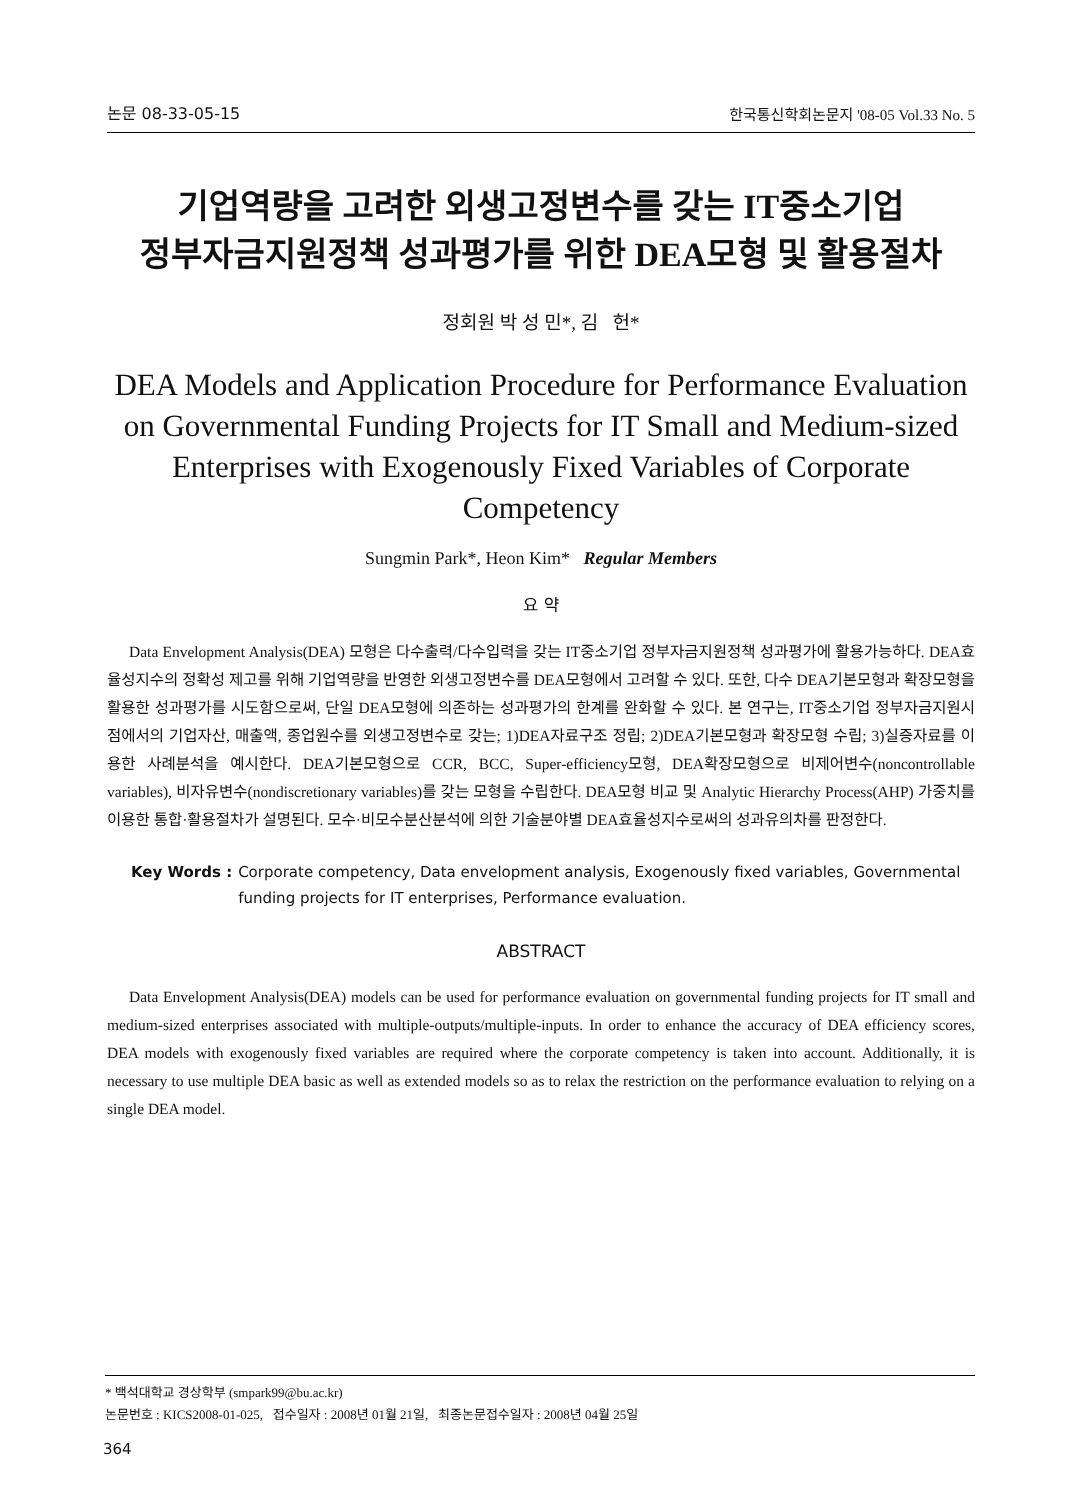논문 08-33-05-15 한국통신학회논문지 '08-05 Vol.33 No. 5
기업역량을 고려한 외생고정변수를 갖는 IT중소기업
정부자금지원정책 성과평가를 위한 DEA모형 및 활용절차
정회원 박 성 민*, 김 헌*
DEA Models and Application Procedure for Performance Evaluation on Governmental Funding Projects for IT Small and Medium-sized Enterprises with Exogenously Fixed Variables of Corporate Competency
Sungmin Park*, Heon Kim* Regular Members
요 약
Data Envelopment Analysis(DEA) 모형은 다수출력/다수입력을 갖는 IT중소기업 정부자금지원정책 성과평가에 활용가능하다. DEA효율성지수의 정확성 제고를 위해 기업역량을 반영한 외생고정변수를 DEA모형에서 고려할 수 있다. 또한, 다수 DEA기본모형과 확장모형을 활용한 성과평가를 시도함으로써, 단일 DEA모형에 의존하는 성과평가의 한계를 완화할 수 있다. 본 연구는, IT중소기업 정부자금지원시점에서의 기업자산, 매출액, 종업원수를 외생고정변수로 갖는; 1)DEA자료구조 정립; 2)DEA기본모형과 확장모형 수립; 3)실증자료를 이용한 사례분석을 예시한다. DEA기본모형으로 CCR, BCC, Super-efficiency모형, DEA확장모형으로 비제어변수(noncontrollable variables), 비자유변수(nondiscretionary variables)를 갖는 모형을 수립한다. DEA모형 비교 및 Analytic Hierarchy Process(AHP) 가중치를 이용한 통합·활용절차가 설명된다. 모수·비모수분산분석에 의한 기술분야별 DEA효율성지수로써의 성과유의차를 판정한다.
Key Words : Corporate competency, Data envelopment analysis, Exogenously fixed variables, Governmental funding projects for IT enterprises, Performance evaluation.
ABSTRACT
Data Envelopment Analysis(DEA) models can be used for performance evaluation on governmental funding projects for IT small and medium-sized enterprises associated with multiple-outputs/multiple-inputs. In order to enhance the accuracy of DEA efficiency scores, DEA models with exogenously fixed variables are required where the corporate competency is taken into account. Additionally, it is necessary to use multiple DEA basic as well as extended models so as to relax the restriction on the performance evaluation to relying on a single DEA model.
* 백석대학교 경상학부 (smpark99@bu.ac.kr)
논문번호 : KICS2008-01-025, 접수일자 : 2008년 01월 21일, 최종논문접수일자 : 2008년 04월 25일
364